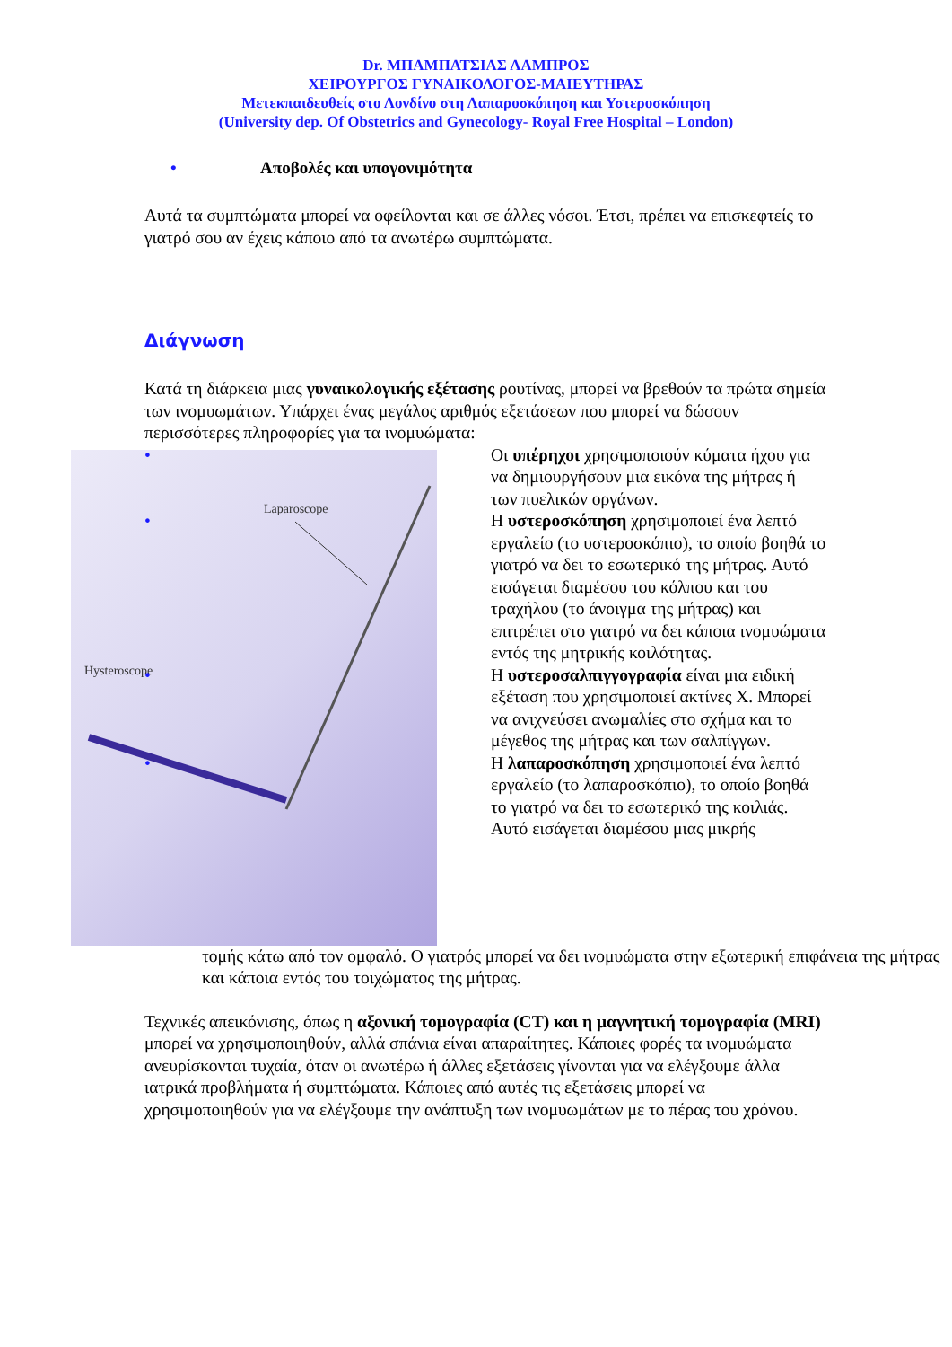Dr. ΜΠΑΜΠΑΤΣΙΑΣ ΛΑΜΠΡΟΣ
ΧΕΙΡΟΥΡΓΟΣ ΓΥΝΑΙΚΟΛΟΓΟΣ-ΜΑΙΕΥΤΗΡΑΣ
Μετεκπαιδευθείς στο Λονδίνο στη Λαπαροσκόπηση και Υστεροσκόπηση
(University dep. Of Obstetrics and Gynecology- Royal Free Hospital – London)
• Αποβολές και υπογονιμότητα
Αυτά τα συμπτώματα μπορεί να οφείλονται και σε άλλες νόσοι. Έτσι, πρέπει να επισκεφτείς το γιατρό σου αν έχεις κάποιο από τα ανωτέρω συμπτώματα.
Διάγνωση
Κατά τη διάρκεια μιας γυναικολογικής εξέτασης ρουτίνας, μπορεί να βρεθούν τα πρώτα σημεία των ινομυωμάτων. Υπάρχει ένας μεγάλος αριθμός εξετάσεων που μπορεί να δώσουν περισσότερες πληροφορίες για τα ινομυώματα:
Laparoscope
Hysteroscope
• Οι υπέρηχοι χρησιμοποιούν κύματα ήχου για να δημιουργήσουν μια εικόνα της μήτρας ή των πυελικών οργάνων.
• Η υστεροσκόπηση χρησιμοποιεί ένα λεπτό εργαλείο (το υστεροσκόπιο), το οποίο βοηθά το γιατρό να δει το εσωτερικό της μήτρας. Αυτό εισάγεται διαμέσου του κόλπου και του τραχήλου (το άνοιγμα της μήτρας) και επιτρέπει στο γιατρό να δει κάποια ινομυώματα εντός της μητρικής κοιλότητας.
• Η υστεροσαλπιγγογραφία είναι μια ειδική εξέταση που χρησιμοποιεί ακτίνες Χ. Μπορεί να ανιχνεύσει ανωμαλίες στο σχήμα και το μέγεθος της μήτρας και των σαλπίγγων.
• Η λαπαροσκόπηση χρησιμοποιεί ένα λεπτό εργαλείο (το λαπαροσκόπιο), το οποίο βοηθά το γιατρό να δει το εσωτερικό της κοιλιάς. Αυτό εισάγεται διαμέσου μιας μικρής
τομής κάτω από τον ομφαλό. Ο γιατρός μπορεί να δει ινομυώματα στην εξωτερική επιφάνεια της μήτρας και κάποια εντός του τοιχώματος της μήτρας.
Τεχνικές απεικόνισης, όπως η αξονική τομογραφία (CT) και η μαγνητική τομογραφία (MRI) μπορεί να χρησιμοποιηθούν, αλλά σπάνια είναι απαραίτητες. Κάποιες φορές τα ινομυώματα ανευρίσκονται τυχαία, όταν οι ανωτέρω ή άλλες εξετάσεις γίνονται για να ελέγξουμε άλλα ιατρικά προβλήματα ή συμπτώματα. Κάποιες από αυτές τις εξετάσεις μπορεί να χρησιμοποιηθούν για να ελέγξουμε την ανάπτυξη των ινομυωμάτων με το πέρας του χρόνου.